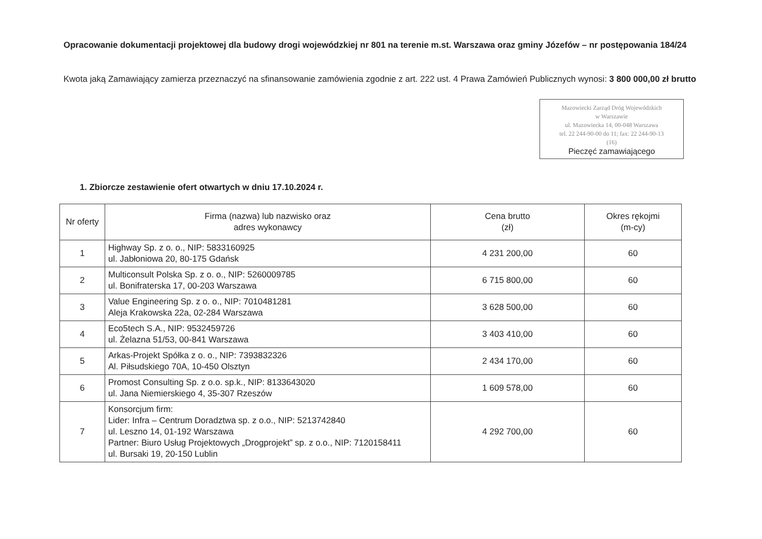Opracowanie dokumentacji projektowej dla budowy drogi wojewódzkiej nr 801 na terenie m.st. Warszawa oraz gminy Józefów – nr postępowania 184/24
Kwota jaką Zamawiający zamierza przeznaczyć na sfinansowanie zamówienia zgodnie z art. 222 ust. 4 Prawa Zamówień Publicznych wynosi: 3 800 000,00 zł brutto
Mazowiecki Zarząd Dróg Wojewódzkich
w Warszawie
ul. Mazowiecka 14, 00-048 Warszawa
tel. 22 244-90-00 do 11; fax: 22 244-90-13
(16)
Pieczęć zamawiającego
1. Zbiorcze zestawienie ofert otwartych w dniu 17.10.2024 r.
| Nr oferty | Firma (nazwa) lub nazwisko oraz adres wykonawcy | Cena brutto (zł) | Okres rękojmi (m-cy) |
| --- | --- | --- | --- |
| 1 | Highway Sp. z o. o., NIP: 5833160925 ul. Jabłoniowa 20, 80-175 Gdańsk | 4 231 200,00 | 60 |
| 2 | Multiconsult Polska Sp. z o. o., NIP: 5260009785 ul. Bonifraterska 17, 00-203 Warszawa | 6 715 800,00 | 60 |
| 3 | Value Engineering Sp. z o. o., NIP: 7010481281 Aleja Krakowska 22a, 02-284 Warszawa | 3 628 500,00 | 60 |
| 4 | Eco5tech S.A., NIP: 9532459726 ul. Żelazna 51/53, 00-841 Warszawa | 3 403 410,00 | 60 |
| 5 | Arkas-Projekt Spółka z o. o., NIP: 7393832326 Al. Piłsudskiego 70A, 10-450 Olsztyn | 2 434 170,00 | 60 |
| 6 | Promost Consulting Sp. z o.o. sp.k., NIP: 8133643020 ul. Jana Niemierskiego 4, 35-307 Rzeszów | 1 609 578,00 | 60 |
| 7 | Konsorcjum firm: Lider: Infra – Centrum Doradztwa sp. z o.o., NIP: 5213742840 ul. Leszno 14, 01-192 Warszawa Partner: Biuro Usług Projektowych „Drogprojekt” sp. z o.o., NIP: 7120158411 ul. Bursaki 19, 20-150 Lublin | 4 292 700,00 | 60 |